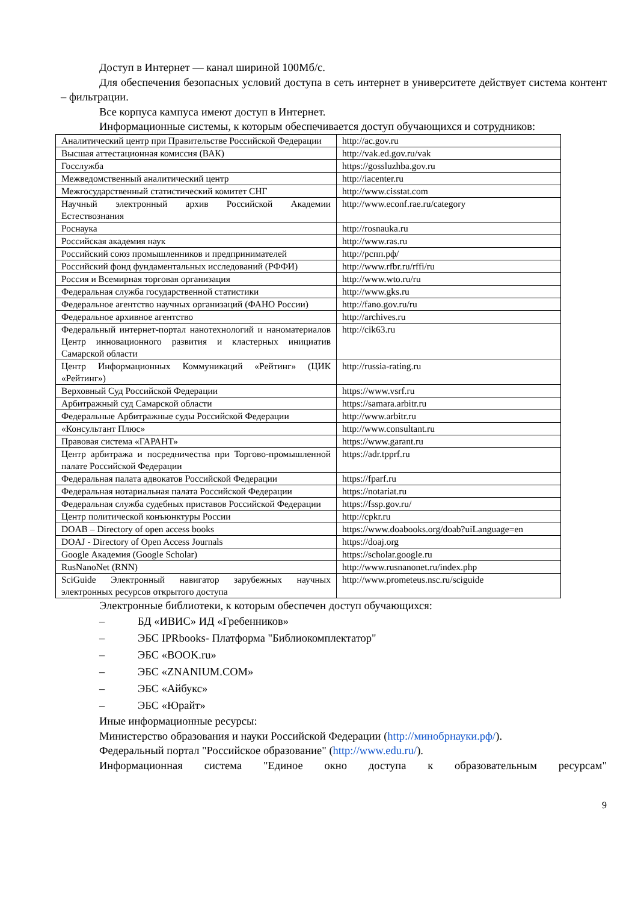Доступ в Интернет — канал шириной 100Мб/с.
Для обеспечения безопасных условий доступа в сеть интернет в университете действует система контент – фильтрации.
Все корпуса кампуса имеют доступ в Интернет.
Информационные системы, к которым обеспечивается доступ обучающихся и сотрудников:
| Аналитический центр при Правительстве Российской Федерации | http://ac.gov.ru |
| Высшая аттестационная комиссия (ВАК) | http://vak.ed.gov.ru/vak |
| Госслужба | https://gossluzhba.gov.ru |
| Межведомственный аналитический центр | http://iacenter.ru |
| Межгосударственный статистический комитет СНГ | http://www.cisstat.com |
| Научный электронный архив Российской Академии Естествознания | http://www.econf.rae.ru/category |
| Роснаука | http://rosnauka.ru |
| Российская академия наук | http://www.ras.ru |
| Российский союз промышленников и предпринимателей | http://рспп.рф/ |
| Российский фонд фундаментальных исследований (РФФИ) | http://www.rfbr.ru/rffi/ru |
| Россия и Всемирная торговая организация | http://www.wto.ru/ru |
| Федеральная служба государственной статистики | http://www.gks.ru |
| Федеральное агентство научных организаций (ФАНО России) | http://fano.gov.ru/ru |
| Федеральное архивное агентство | http://archives.ru |
| Федеральный интернет-портал нанотехнологий и наноматериалов Центр инновационного развития и кластерных инициатив Самарской области | http://cik63.ru |
| Центр Информационных Коммуникаций «Рейтинг» (ЦИК «Рейтинг») | http://russia-rating.ru |
| Верховный Суд Российской Федерации | https://www.vsrf.ru |
| Арбитражный суд Самарской области | https://samara.arbitr.ru |
| Федеральные Арбитражные суды Российской Федерации | http://www.arbitr.ru |
| «Консультант Плюс» | http://www.consultant.ru |
| Правовая система «ГАРАНТ» | https://www.garant.ru |
| Центр арбитража и посредничества при Торгово-промышленной палате Российской Федерации | https://adr.tpprf.ru |
| Федеральная палата адвокатов Российской Федерации | https://fparf.ru |
| Федеральная нотариальная палата Российской Федерации | https://notariat.ru |
| Федеральная служба судебных приставов Российской Федерации | https://fssp.gov.ru/ |
| Центр политической конъюнктуры России | http://cpkr.ru |
| DOAB – Directory of open access books | https://www.doabooks.org/doab?uiLanguage=en |
| DOAJ - Directory of Open Access Journals | https://doaj.org |
| Google Академия (Google Scholar) | https://scholar.google.ru |
| RusNanoNet (RNN) | http://www.rusnanonet.ru/index.php |
| SciGuide Электронный навигатор зарубежных научных электронных ресурсов открытого доступа | http://www.prometeus.nsc.ru/sciguide |
Электронные библиотеки, к которым обеспечен доступ обучающихся:
– БД «ИВИС» ИД «Гребенников»
– ЭБС IPRbooks- Платформа "Библиокомплектатор"
– ЭБС «BOOK.ru»
– ЭБС «ZNANIUM.COM»
– ЭБС «Айбукс»
– ЭБС «Юрайт»
Иные информационные ресурсы:
Министерство образования и науки Российской Федерации (http://минобрнауки.рф/).
Федеральный портал "Российское образование" (http://www.edu.ru/).
Информационная система "Единое окно доступа к образовательным ресурсам"
9